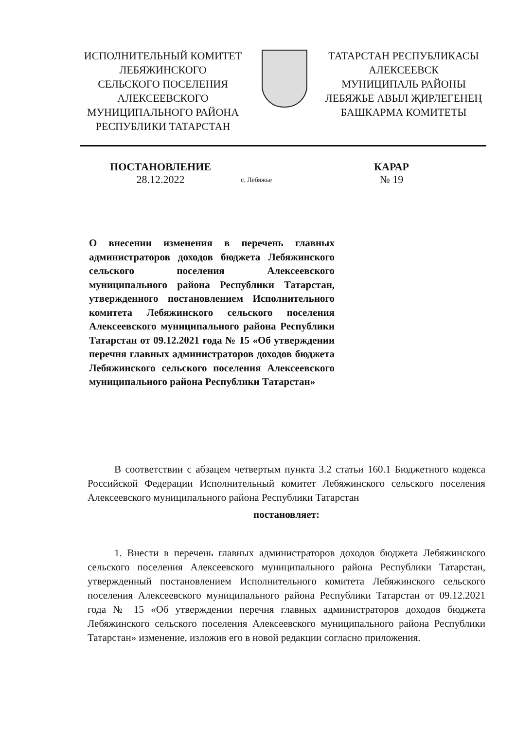ИСПОЛНИТЕЛЬНЫЙ КОМИТЕТ
ЛЕБЯЖИНСКОГО
СЕЛЬСКОГО ПОСЕЛЕНИЯ
АЛЕКСЕЕВСКОГО
МУНИЦИПАЛЬНОГО РАЙОНА
РЕСПУБЛИКИ ТАТАРСТАН
ТАТАРСТАН РЕСПУБЛИКАСЫ
АЛЕКСЕЕВСК
МУНИЦИПАЛЬ РАЙОНЫ
ЛЕБЯЖЬЕ АВЫЛ ҖИРЛЕГЕНЕҢ
БАШКАРМА КОМИТЕТЫ
ПОСТАНОВЛЕНИЕ
28.12.2022
с. Лебяжье
КАРАР
№ 19
О внесении изменения в перечень главных администраторов доходов бюджета Лебяжинского сельского поселения Алексеевского муниципального района Республики Татарстан, утвержденного постановлением Исполнительного комитета Лебяжинского сельского поселения Алексеевского муниципального района Республики Татарстан от 09.12.2021 года № 15 «Об утверждении перечня главных администраторов доходов бюджета Лебяжинского сельского поселения Алексеевского муниципального района Республики Татарстан»
В соответствии с абзацем четвертым пункта 3.2 статьи 160.1 Бюджетного кодекса Российской Федерации Исполнительный комитет Лебяжинского сельского поселения Алексеевского муниципального района Республики Татарстан
постановляет:
1. Внести в перечень главных администраторов доходов бюджета Лебяжинского сельского поселения Алексеевского муниципального района Республики Татарстан, утвержденный постановлением Исполнительного комитета Лебяжинского сельского поселения Алексеевского муниципального района Республики Татарстан от 09.12.2021 года № 15 «Об утверждении перечня главных администраторов доходов бюджета Лебяжинского сельского поселения Алексеевского муниципального района Республики Татарстан» изменение, изложив его в новой редакции согласно приложения.